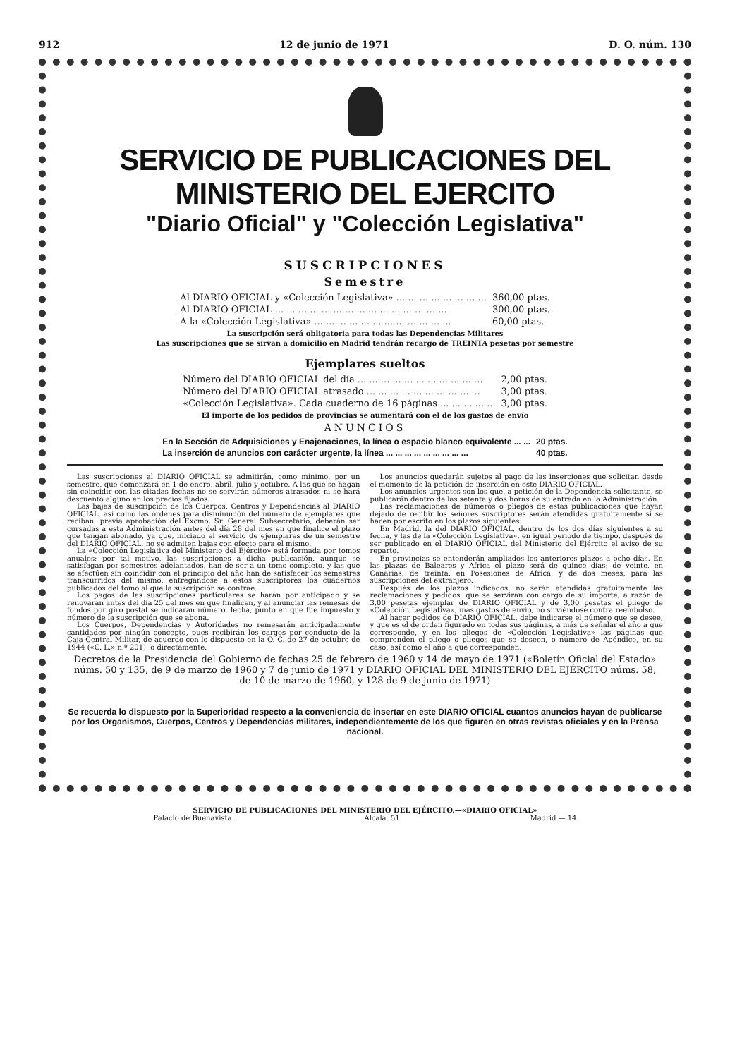912 12 de junio de 1971 D. O. núm. 130
SERVICIO DE PUBLICACIONES DEL MINISTERIO DEL EJERCITO
"Diario Oficial" y "Colección Legislativa"
SUSCRIPCIONES
Semestre
| Al DIARIO OFICIAL y «Colección Legislativa» ... ... ... ... ... ... ... ... | 360,00 ptas. |
| Al DIARIO OFICIAL ... ... ... ... ... ... ... ... ... ... ... ... ... ... ... | 300,00 ptas. |
| A la «Colección Legislativa» ... ... ... ... ... ... ... ... ... ... ... ... | 60,00 ptas. |
La suscripción será obligatoria para todas las Dependencias Militares
Las suscripciones que se sirvan a domicilio en Madrid tendrán recargo de TREINTA pesetas por semestre
Ejemplares sueltos
| Número del DIARIO OFICIAL del día ... ... ... ... ... ... ... ... ... ... ... | 2,00 ptas. |
| Número del DIARIO OFICIAL atrasado ... ... ... ... ... ... ... ... ... ... | 3,00 ptas. |
| «Colección Legislativa». Cada cuaderno de 16 páginas ... ... ... ... ... | 3,00 ptas. |
El importe de los pedidos de provincias se aumentará con el de los gastos de envío
ANUNCIOS
| En la Sección de Adquisiciones y Enajenaciones, la línea o espacio blanco equivalente ... ... | 20 ptas. |
| La inserción de anuncios con carácter urgente, la línea ... ... ... ... ... ... ... ... ... | 40 ptas. |
Las suscripciones al DIARIO OFICIAL se admitirán, como mínimo, por un semestre, que comenzará en 1 de enero, abril, julio y octubre. A las que se hagan sin coincidir con las citadas fechas no se servirán números atrasados ni se hará descuento alguno en los precios fijados.
Las bajas de suscripción de los Cuerpos, Centros y Dependencias al DIARIO OFICIAL, así como las órdenes para disminución del número de ejemplares que reciban, previa aprobación del Excmo. Sr. General Subsecretario, deberán ser cursadas a esta Administración antes del día 28 del mes en que finalice el plazo que tengan abonado, ya que, iniciado el servicio de ejemplares de un semestre del DIARIO OFICIAL, no se admiten bajas con efecto para el mismo.
La «Colección Legislativa del Ministerio del Ejército» está formada por tomos anuales; por tal motivo, las suscripciones a dicha publicación, aunque se satisfagan por semestres adelantados, han de ser a un tomo completo, y las que se efectúen sin coincidir con el principio del año han de satisfacer los semestres transcurridos del mismo, entregándose a estos suscriptores los cuadernos publicados del tomo al que la suscripción se contrae.
Los pagos de las suscripciones particulares se harán por anticipado y se renovarán antes del día 25 del mes en que finalicen, y al anunciar las remesas de fondos por giro postal se indicarán número, fecha, punto en que fue impuesto y número de la suscripción que se abona.
Los Cuerpos, Dependencias y Autoridades no remesarán anticipadamente cantidades por ningún concepto, pues recibirán los cargos por conducto de la Caja Central Militar, de acuerdo con lo dispuesto en la O. C. de 27 de octubre de 1944 («C. L.» n.º 201), o directamente.
Los anuncios quedarán sujetos al pago de las inserciones que solicitan desde el momento de la petición de inserción en este DIARIO OFICIAL.
Los anuncios urgentes son los que, a petición de la Dependencia solicitante, se publicarán dentro de las setenta y dos horas de su entrada en la Administración.
Las reclamaciones de números o pliegos de estas publicaciones que hayan dejado de recibir los señores suscriptores serán atendidas gratuitamente si se hacen por escrito en los plazos siguientes:
En Madrid, la del DIARIO OFICIAL, dentro de los dos días siguientes a su fecha, y las de la «Colección Legislativa», en igual período de tiempo, después de ser publicado en el DIARIO OFICIAL del Ministerio del Ejército el aviso de su reparto.
En provincias se entenderán ampliados los anteriores plazos a ocho días. En las plazas de Baleares y Africa el plazo será de quince días; de veinte, en Canarias; de treinta, en Posesiones de Africa, y de dos meses, para las suscripciones del extranjero.
Después de los plazos indicados, no serán atendidas gratuitamente las reclamaciones y pedidos, que se servirán con cargo de su importe, a razón de 3,00 pesetas ejemplar de DIARIO OFICIAL y de 3,00 pesetas el pliego de «Colección Legislativa», más gastos de envío, no sirviéndose contra reembolso.
Al hacer pedidos de DIARIO OFICIAL, debe indicarse el número que se desee, y que es el de orden figurado en todas sus páginas, a más de señalar el año a que corresponde, y en los pliegos de «Colección Legislativa» las páginas que comprenden el pliego o pliegos que se deseen, o número de Apéndice, en su caso, así como el año a que corresponden.
Decretos de la Presidencia del Gobierno de fechas 25 de febrero de 1960 y 14 de mayo de 1971 («Boletín Oficial del Estado» núms. 50 y 135, de 9 de marzo de 1960 y 7 de junio de 1971 y DIARIO OFICIAL DEL MINISTERIO DEL EJÉRCITO núms. 58, de 10 de marzo de 1960, y 128 de 9 de junio de 1971)
Se recuerda lo dispuesto por la Superioridad respecto a la conveniencia de insertar en este DIARIO OFICIAL cuantos anuncios hayan de publicarse por los Organismos, Cuerpos, Centros y Dependencias militares, independientemente de los que figuren en otras revistas oficiales y en la Prensa nacional.
SERVICIO DE PUBLICACIONES DEL MINISTERIO DEL EJÉRCITO.—«DIARIO OFICIAL»
Palacio de Buenavista. Alcalá, 51 Madrid — 14